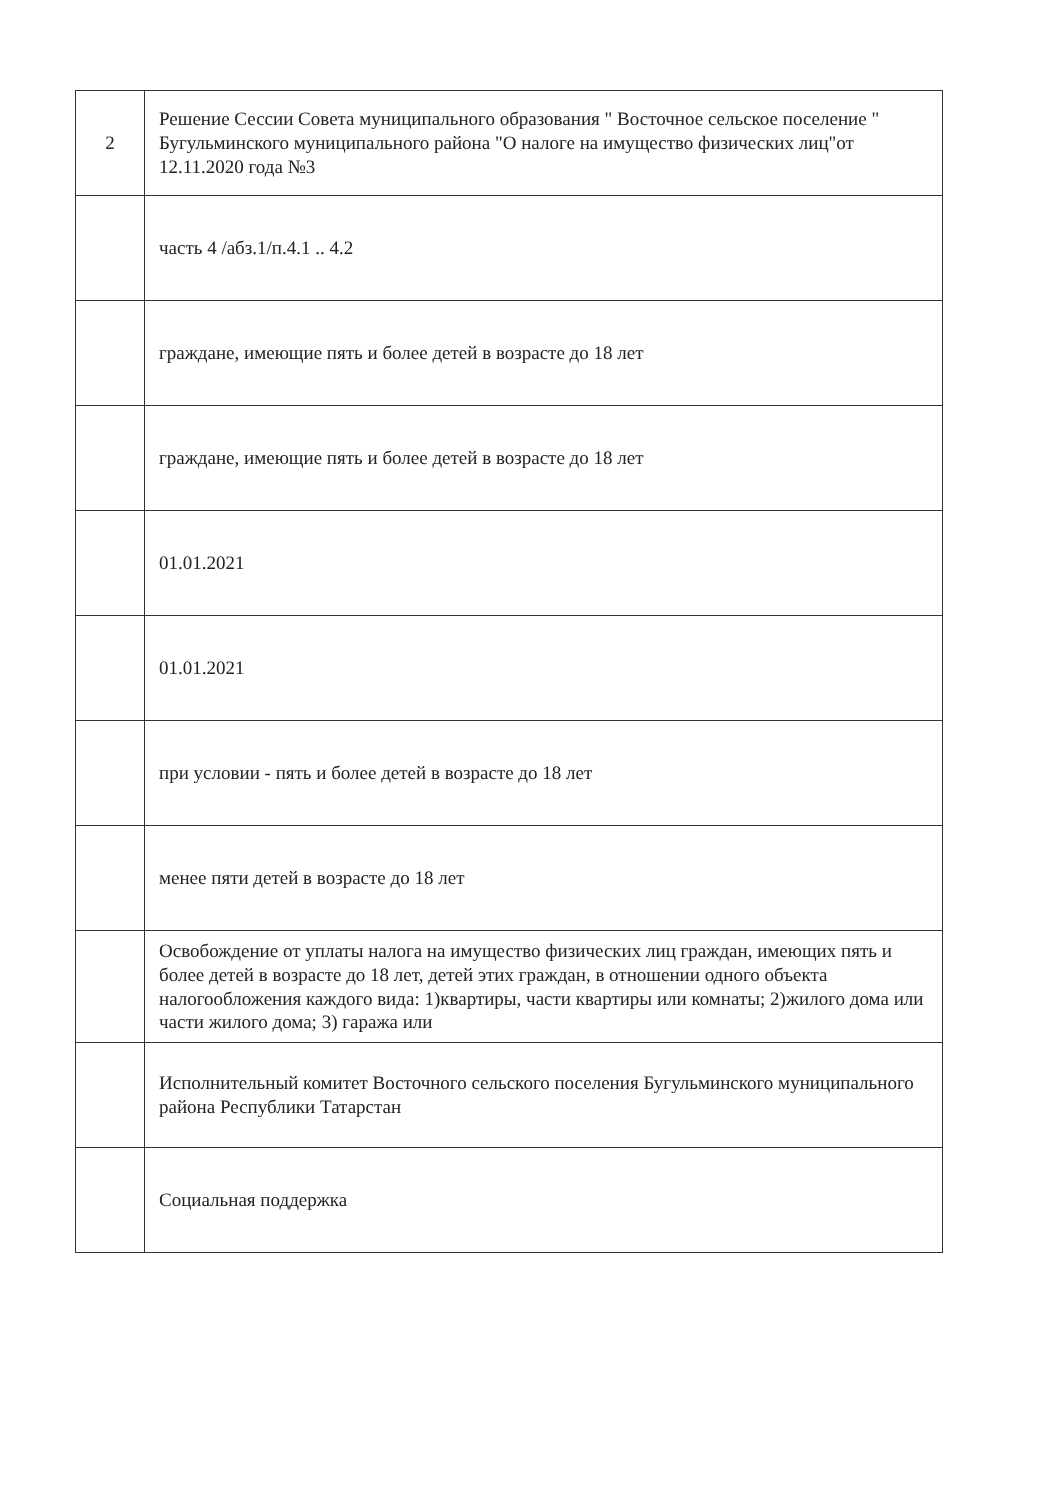| 2 | Решение Сессии Совета муниципального образования " Восточное сельское поселение " Бугульминского муниципального района "О налоге на имущество физических лиц"от 12.11.2020 года №3 |
| | часть 4 /абз.1/п.4.1 .. 4.2 |
| | граждане, имеющие пять и более детей в возрасте до 18 лет |
| | граждане, имеющие пять и более детей в возрасте до 18 лет |
| | 01.01.2021 |
| | 01.01.2021 |
| | при условии - пять и более детей в возрасте до 18 лет |
| | менее пяти детей в возрасте до 18 лет |
| | Освобождение от уплаты налога на имущество физических лиц граждан, имеющих пять и более детей в возрасте до 18 лет, детей этих граждан, в отношении одного объекта налогообложения каждого вида: 1)квартиры, части квартиры или комнаты; 2)жилого дома или части жилого дома; 3) гаража или |
| | Исполнительный комитет Восточного сельского поселения Бугульминского муниципального района Республики Татарстан |
| | Социальная поддержка |